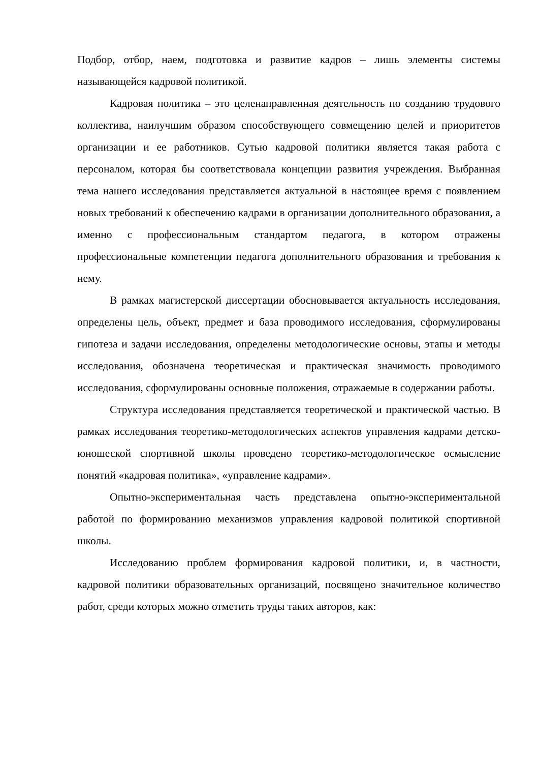Подбор, отбор, наем, подготовка и развитие кадров – лишь элементы системы называющейся кадровой политикой.
Кадровая политика – это целенаправленная деятельность по созданию трудового коллектива, наилучшим образом способствующего совмещению целей и приоритетов организации и ее работников. Сутью кадровой политики является такая работа с персоналом, которая бы соответствовала концепции развития учреждения. Выбранная тема нашего исследования представляется актуальной в настоящее время с появлением новых требований к обеспечению кадрами в организации дополнительного образования, а именно с профессиональным стандартом педагога, в котором отражены профессиональные компетенции педагога дополнительного образования и требования к нему.
В рамках магистерской диссертации обосновывается актуальность исследования, определены цель, объект, предмет и база проводимого исследования, сформулированы гипотеза и задачи исследования, определены методологические основы, этапы и методы исследования, обозначена теоретическая и практическая значимость проводимого исследования, сформулированы основные положения, отражаемые в содержании работы.
Структура исследования представляется теоретической и практической частью. В рамках исследования теоретико-методологических аспектов управления кадрами детско-юношеской спортивной школы проведено теоретико-методологическое осмысление понятий «кадровая политика», «управление кадрами».
Опытно-экспериментальная часть представлена опытно-экспериментальной работой по формированию механизмов управления кадровой политикой спортивной школы.
Исследованию проблем формирования кадровой политики, и, в частности, кадровой политики образовательных организаций, посвящено значительное количество работ, среди которых можно отметить труды таких авторов, как: